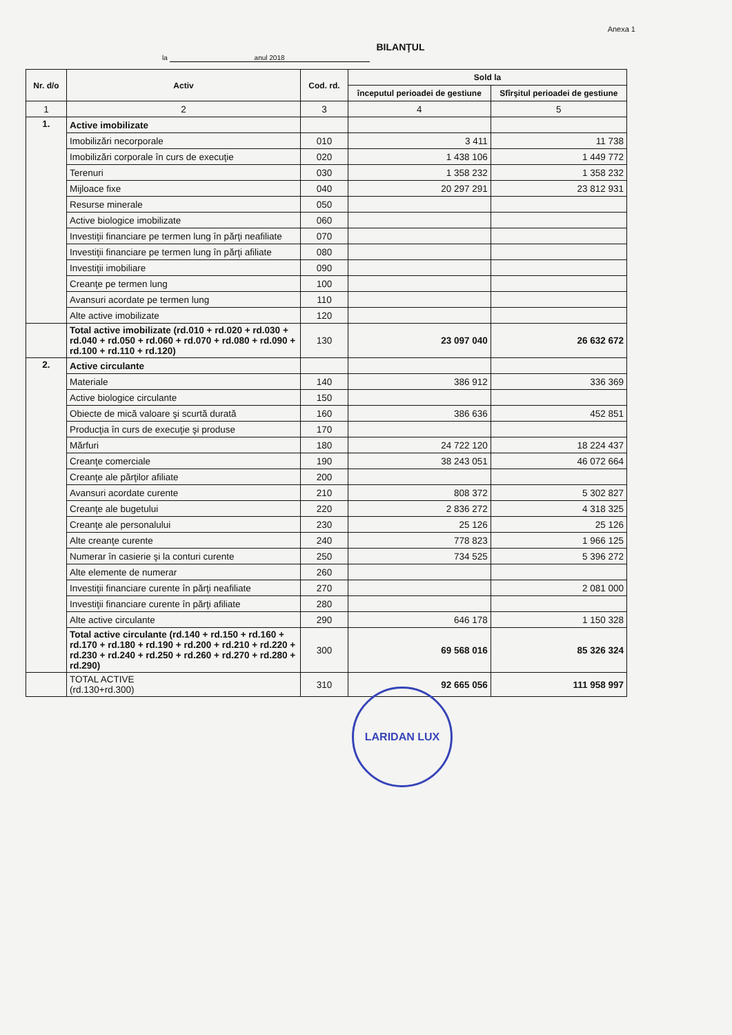Anexa 1
BILANŢUL
la anul 2018
| Nr. d/o | Activ | Cod. rd. | Sold la | |
| --- | --- | --- | --- | --- |
| | | | începutul perioadei de gestiune | Sfîrşitul perioadei de gestiune |
| 1 | 2 | 3 | 4 | 5 |
| 1. | Active imobilizate | | | |
| | Imobilizări necorporale | 010 | 3 411 | 11 738 |
| | Imobilizări corporale în curs de execuţie | 020 | 1 438 106 | 1 449 772 |
| | Terenuri | 030 | 1 358 232 | 1 358 232 |
| | Mijloace fixe | 040 | 20 297 291 | 23 812 931 |
| | Resurse minerale | 050 | | |
| | Active biologice imobilizate | 060 | | |
| | Investiţii financiare pe termen lung în părţi neafiliate | 070 | | |
| | Investiţii financiare pe termen lung în părţi afiliate | 080 | | |
| | Investiţii imobiliare | 090 | | |
| | Creanţe pe termen lung | 100 | | |
| | Avansuri acordate pe termen lung | 110 | | |
| | Alte active imobilizate | 120 | | |
| | Total active imobilizate (rd.010 + rd.020 + rd.030 + rd.040 + rd.050 + rd.060 + rd.070 + rd.080 + rd.090 + rd.100 + rd.110 + rd.120) | 130 | 23 097 040 | 26 632 672 |
| 2. | Active circulante | | | |
| | Materiale | 140 | 386 912 | 336 369 |
| | Active biologice circulante | 150 | | |
| | Obiecte de mică valoare şi scurtă durată | 160 | 386 636 | 452 851 |
| | Producţia în curs de execuţie şi produse | 170 | | |
| | Mărfuri | 180 | 24 722 120 | 18 224 437 |
| | Creanţe comerciale | 190 | 38 243 051 | 46 072 664 |
| | Creanţe ale părţilor afiliate | 200 | | |
| | Avansuri acordate curente | 210 | 808 372 | 5 302 827 |
| | Creanţe ale bugetului | 220 | 2 836 272 | 4 318 325 |
| | Creanţe ale personalului | 230 | 25 126 | 25 126 |
| | Alte creanţe curente | 240 | 778 823 | 1 966 125 |
| | Numerar în casierie şi la conturi curente | 250 | 734 525 | 5 396 272 |
| | Alte elemente de numerar | 260 | | |
| | Investiţii financiare curente în părţi neafiliate | 270 | | 2 081 000 |
| | Investiţii financiare curente în părţi afiliate | 280 | | |
| | Alte active circulante | 290 | 646 178 | 1 150 328 |
| | Total active circulante (rd.140 + rd.150 + rd.160 + rd.170 + rd.180 + rd.190 + rd.200 + rd.210 + rd.220 + rd.230 + rd.240 + rd.250 + rd.260 + rd.270 + rd.280 + rd.290) | 300 | 69 568 016 | 85 326 324 |
| | TOTAL ACTIVE (rd.130+rd.300) | 310 | 92 665 056 | 111 958 997 |
LARIDAN LUX